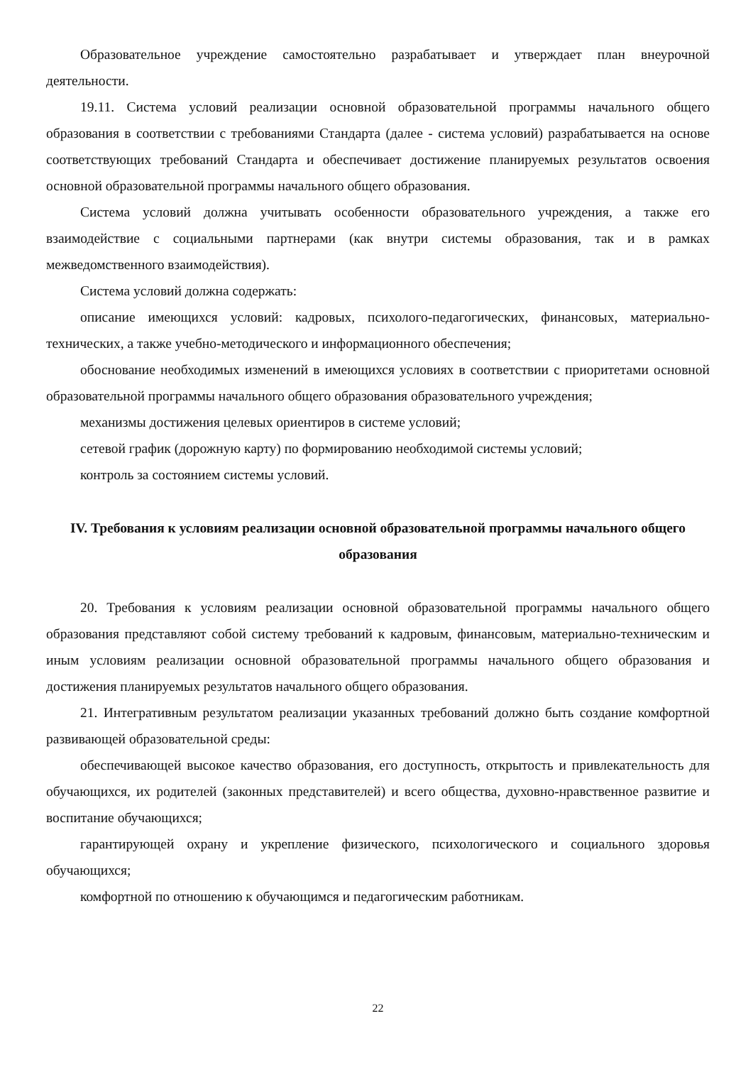Образовательное учреждение самостоятельно разрабатывает и утверждает план внеурочной деятельности.
19.11. Система условий реализации основной образовательной программы начального общего образования в соответствии с требованиями Стандарта (далее - система условий) разрабатывается на основе соответствующих требований Стандарта и обеспечивает достижение планируемых результатов освоения основной образовательной программы начального общего образования.
Система условий должна учитывать особенности образовательного учреждения, а также его взаимодействие с социальными партнерами (как внутри системы образования, так и в рамках межведомственного взаимодействия).
Система условий должна содержать:
описание имеющихся условий: кадровых, психолого-педагогических, финансовых, материально-технических, а также учебно-методического и информационного обеспечения;
обоснование необходимых изменений в имеющихся условиях в соответствии с приоритетами основной образовательной программы начального общего образования образовательного учреждения;
механизмы достижения целевых ориентиров в системе условий;
сетевой график (дорожную карту) по формированию необходимой системы условий;
контроль за состоянием системы условий.
IV. Требования к условиям реализации основной образовательной программы начального общего образования
20. Требования к условиям реализации основной образовательной программы начального общего образования представляют собой систему требований к кадровым, финансовым, материально-техническим и иным условиям реализации основной образовательной программы начального общего образования и достижения планируемых результатов начального общего образования.
21. Интегративным результатом реализации указанных требований должно быть создание комфортной развивающей образовательной среды:
обеспечивающей высокое качество образования, его доступность, открытость и привлекательность для обучающихся, их родителей (законных представителей) и всего общества, духовно-нравственное развитие и воспитание обучающихся;
гарантирующей охрану и укрепление физического, психологического и социального здоровья обучающихся;
комфортной по отношению к обучающимся и педагогическим работникам.
22